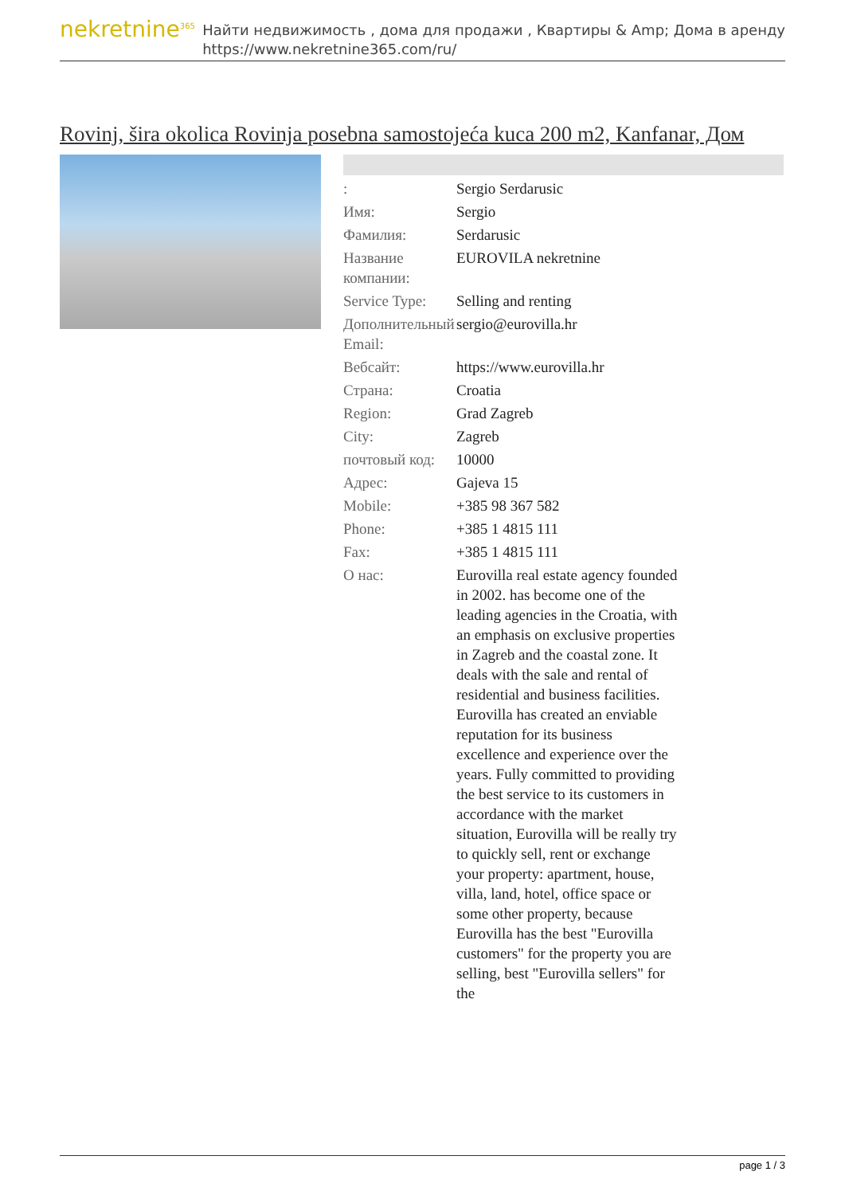nekretnine<sup>365</sup>
Найти недвижимость , дома для продажи , Квартиры & Amp; Дома в аренду
https://www.nekretnine365.com/ru/
Rovinj, šira okolica Rovinja posebna samostojeća kuca 200 m2, Kanfanar, Дом
| : | Sergio Serdarusic |
| Имя: | Sergio |
| Фамилия: | Serdarusic |
| Название компании: | EUROVILA nekretnine |
| Service Type: | Selling and renting |
| Дополнительный Email: | sergio@eurovilla.hr |
| Вебсайт: | https://www.eurovilla.hr |
| Страна: | Croatia |
| Region: | Grad Zagreb |
| City: | Zagreb |
| почтовый код: | 10000 |
| Адрес: | Gajeva 15 |
| Mobile: | +385 98 367 582 |
| Phone: | +385 1 4815 111 |
| Fax: | +385 1 4815 111 |
| О нас: | Eurovilla real estate agency founded in 2002. has become one of the leading agencies in the Croatia, with an emphasis on exclusive properties in Zagreb and the coastal zone. It deals with the sale and rental of residential and business facilities. Eurovilla has created an enviable reputation for its business excellence and experience over the years. Fully committed to providing the best service to its customers in accordance with the market situation, Eurovilla will be really try to quickly sell, rent or exchange your property: apartment, house, villa, land, hotel, office space or some other property, because Eurovilla has the best "Eurovilla customers" for the property you are selling, best "Eurovilla sellers" for the |
page 1 / 3